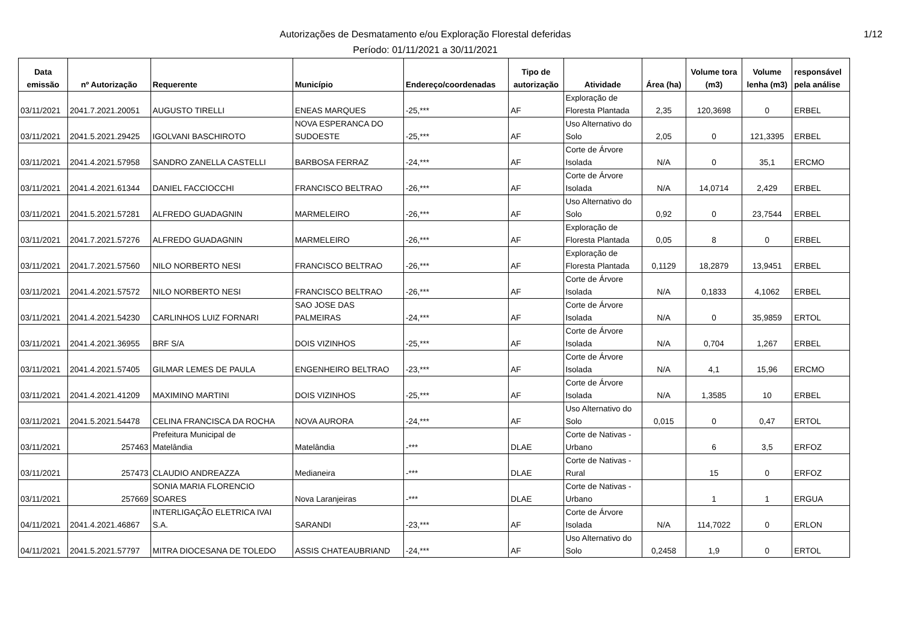Autorizações de Desmatamento e/ou Exploração Florestal deferidas
Período: 01/11/2021 a 30/11/2021
1/12
| Data emissão | nº Autorização | Requerente | Município | Endereço/coordenadas | Tipo de autorização | Atividade | Área (ha) | Volume tora (m3) | Volume lenha (m3) | responsável pela análise |
| --- | --- | --- | --- | --- | --- | --- | --- | --- | --- | --- |
| 03/11/2021 | 2041.7.2021.20051 | AUGUSTO TIRELLI | ENEAS MARQUES | -25,*** | AF | Exploração de Floresta Plantada | 2,35 | 120,3698 | 0 | ERBEL |
| 03/11/2021 | 2041.5.2021.29425 | IGOLVANI BASCHIROTO | NOVA ESPERANCA DO SUDOESTE | -25,*** | AF | Uso Alternativo do Solo | 2,05 | 0 | 121,3395 | ERBEL |
| 03/11/2021 | 2041.4.2021.57958 | SANDRO ZANELLA CASTELLI | BARBOSA FERRAZ | -24,*** | AF | Corte de Árvore Isolada | N/A | 0 | 35,1 | ERCMO |
| 03/11/2021 | 2041.4.2021.61344 | DANIEL FACCIOCCHI | FRANCISCO BELTRAO | -26,*** | AF | Corte de Árvore Isolada | N/A | 14,0714 | 2,429 | ERBEL |
| 03/11/2021 | 2041.5.2021.57281 | ALFREDO GUADAGNIN | MARMELEIRO | -26,*** | AF | Uso Alternativo do Solo | 0,92 | 0 | 23,7544 | ERBEL |
| 03/11/2021 | 2041.7.2021.57276 | ALFREDO GUADAGNIN | MARMELEIRO | -26,*** | AF | Exploração de Floresta Plantada | 0,05 | 8 | 0 | ERBEL |
| 03/11/2021 | 2041.7.2021.57560 | NILO NORBERTO NESI | FRANCISCO BELTRAO | -26,*** | AF | Exploração de Floresta Plantada | 0,1129 | 18,2879 | 13,9451 | ERBEL |
| 03/11/2021 | 2041.4.2021.57572 | NILO NORBERTO NESI | FRANCISCO BELTRAO | -26,*** | AF | Corte de Árvore Isolada | N/A | 0,1833 | 4,1062 | ERBEL |
| 03/11/2021 | 2041.4.2021.54230 | CARLINHOS LUIZ FORNARI | SAO JOSE DAS PALMEIRAS | -24,*** | AF | Corte de Árvore Isolada | N/A | 0 | 35,9859 | ERTOL |
| 03/11/2021 | 2041.4.2021.36955 | BRF S/A | DOIS VIZINHOS | -25,*** | AF | Corte de Árvore Isolada | N/A | 0,704 | 1,267 | ERBEL |
| 03/11/2021 | 2041.4.2021.57405 | GILMAR LEMES DE PAULA | ENGENHEIRO BELTRAO | -23,*** | AF | Corte de Árvore Isolada | N/A | 4,1 | 15,96 | ERCMO |
| 03/11/2021 | 2041.4.2021.41209 | MAXIMINO MARTINI | DOIS VIZINHOS | -25,*** | AF | Corte de Árvore Isolada | N/A | 1,3585 | 10 | ERBEL |
| 03/11/2021 | 2041.5.2021.54478 | CELINA FRANCISCA DA ROCHA | NOVA AURORA | -24,*** | AF | Uso Alternativo do Solo | 0,015 | 0 | 0,47 | ERTOL |
| 03/11/2021 | 257463 | Prefeitura Municipal de Matelândia | Matelândia | -*** | DLAE | Corte de Nativas - Urbano | | 6 | 3,5 | ERFOZ |
| 03/11/2021 | 257473 | CLAUDIO ANDREAZZA | Medianeira | -*** | DLAE | Corte de Nativas - Rural | | 15 | 0 | ERFOZ |
| 03/11/2021 | 257669 | SONIA MARIA FLORENCIO SOARES | Nova Laranjeiras | -*** | DLAE | Corte de Nativas - Urbano | | 1 | 1 | ERGUA |
| 04/11/2021 | 2041.4.2021.46867 | INTERLIGAÇÃO ELETRICA IVAI S.A. | SARANDI | -23,*** | AF | Corte de Árvore Isolada | N/A | 114,7022 | 0 | ERLON |
| 04/11/2021 | 2041.5.2021.57797 | MITRA DIOCESANA DE TOLEDO | ASSIS CHATEAUBRIAND | -24,*** | AF | Uso Alternativo do Solo | 0,2458 | 1,9 | 0 | ERTOL |